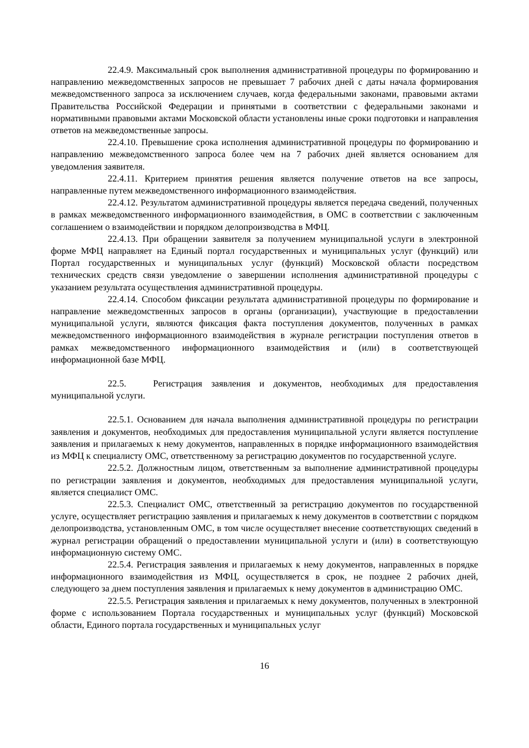22.4.9. Максимальный срок выполнения административной процедуры по формированию и направлению межведомственных запросов не превышает 7 рабочих дней с даты начала формирования межведомственного запроса за исключением случаев, когда федеральными законами, правовыми актами Правительства Российской Федерации и принятыми в соответствии с федеральными законами и нормативными правовыми актами Московской области установлены иные сроки подготовки и направления ответов на межведомственные запросы.
22.4.10. Превышение срока исполнения административной процедуры по формированию и направлению межведомственного запроса более чем на 7 рабочих дней является основанием для уведомления заявителя.
22.4.11. Критерием принятия решения является получение ответов на все запросы, направленные путем межведомственного информационного взаимодействия.
22.4.12. Результатом административной процедуры является передача сведений, полученных в рамках межведомственного информационного взаимодействия, в ОМС в соответствии с заключенным соглашением о взаимодействии и порядком делопроизводства в МФЦ.
22.4.13. При обращении заявителя за получением муниципальной услуги в электронной форме МФЦ направляет на Единый портал государственных и муниципальных услуг (функций) или Портал государственных и муниципальных услуг (функций) Московской области посредством технических средств связи уведомление о завершении исполнения административной процедуры с указанием результата осуществления административной процедуры.
22.4.14. Способом фиксации результата административной процедуры по формирование и направление межведомственных запросов в органы (организации), участвующие в предоставлении муниципальной услуги, являются фиксация факта поступления документов, полученных в рамках межведомственного информационного взаимодействия в журнале регистрации поступления ответов в рамках межведомственного информационного взаимодействия и (или) в соответствующей информационной базе МФЦ.
22.5. Регистрация заявления и документов, необходимых для предоставления муниципальной услуги.
22.5.1. Основанием для начала выполнения административной процедуры по регистрации заявления и документов, необходимых для предоставления муниципальной услуги является поступление заявления и прилагаемых к нему документов, направленных в порядке информационного взаимодействия из МФЦ к специалисту ОМС, ответственному за регистрацию документов по государственной услуге.
22.5.2. Должностным лицом, ответственным за выполнение административной процедуры по регистрации заявления и документов, необходимых для предоставления муниципальной услуги, является специалист ОМС.
22.5.3. Специалист ОМС, ответственный за регистрацию документов по государственной услуге, осуществляет регистрацию заявления и прилагаемых к нему документов в соответствии с порядком делопроизводства, установленным ОМС, в том числе осуществляет внесение соответствующих сведений в журнал регистрации обращений о предоставлении муниципальной услуги и (или) в соответствующую информационную систему ОМС.
22.5.4. Регистрация заявления и прилагаемых к нему документов, направленных в порядке информационного взаимодействия из МФЦ, осуществляется в срок, не позднее 2 рабочих дней, следующего за днем поступления заявления и прилагаемых к нему документов в администрацию ОМС.
22.5.5. Регистрация заявления и прилагаемых к нему документов, полученных в электронной форме с использованием Портала государственных и муниципальных услуг (функций) Московской области, Единого портала государственных и муниципальных услуг
16